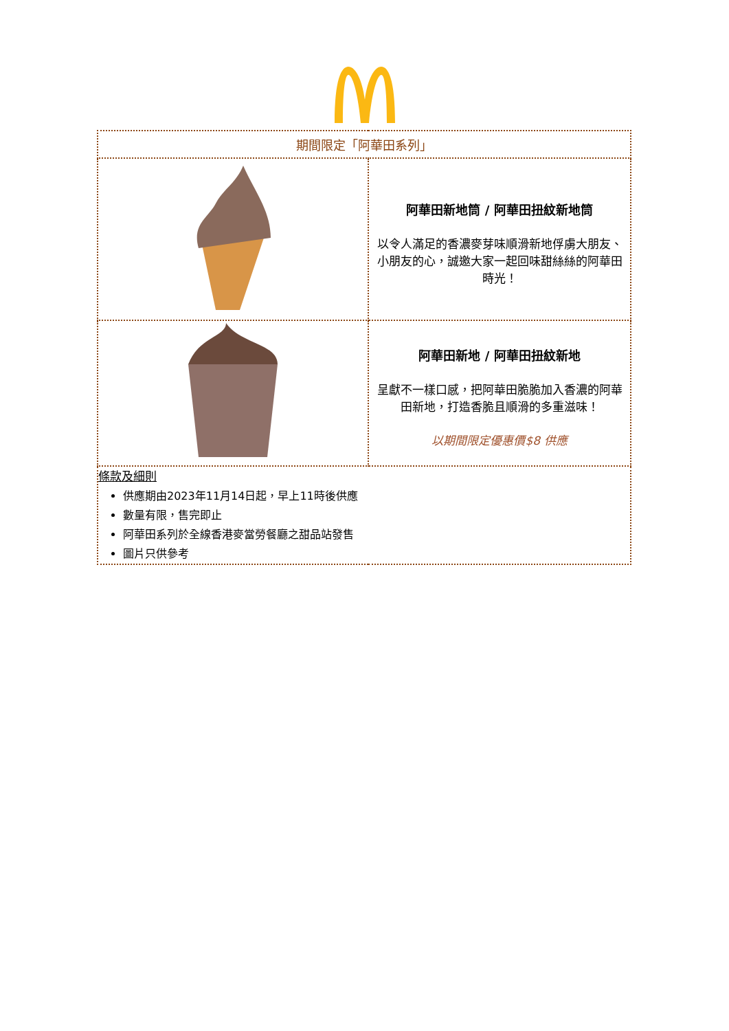| 期間限定「阿華田系列」 | |
| | 阿華田新地筒 / 阿華田扭紋新地筒 以令人滿足的香濃麥芽味順滑新地俘虜大朋友、小朋友的心，誠邀大家一起回味甜絲絲的阿華田時光！ |
| | 阿華田新地 / 阿華田扭紋新地 呈獻不一樣口感，把阿華田脆脆加入香濃的阿華田新地，打造香脆且順滑的多重滋味！ 以期間限定優惠價$8 供應 |
| 條款及細則 供應期由2023年11月14日起，早上11時後供應 數量有限，售完即止 阿華田系列於全線香港麥當勞餐廳之甜品站發售 圖片只供參考 | |